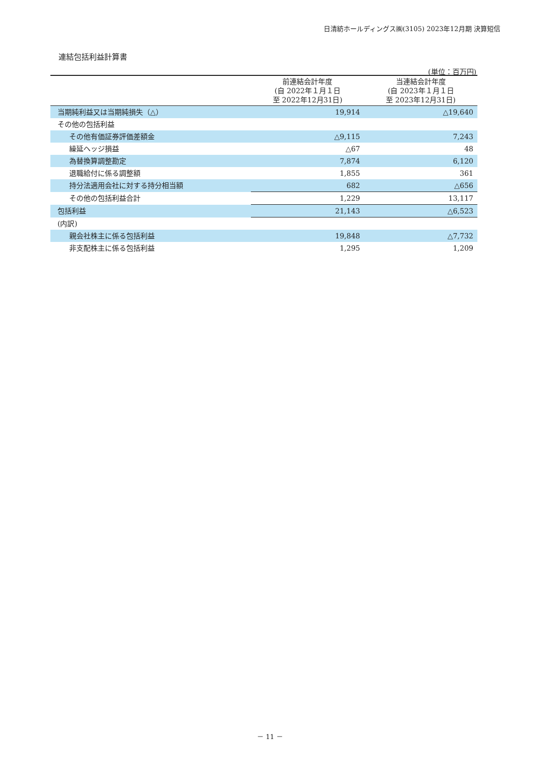日清紡ホールディングス㈱(3105) 2023年12月期 決算短信
連結包括利益計算書
(単位：百万円)
| | 前連結会計年度 (自 2022年１月１日 至 2022年12月31日) | 当連結会計年度 (自 2023年１月１日 至 2023年12月31日) |
| --- | --- | --- |
| 当期純利益又は当期純損失（△） | 19,914 | △19,640 |
| その他の包括利益 | | |
| その他有価証券評価差額金 | △9,115 | 7,243 |
| 繰延ヘッジ損益 | △67 | 48 |
| 為替換算調整勘定 | 7,874 | 6,120 |
| 退職給付に係る調整額 | 1,855 | 361 |
| 持分法適用会社に対する持分相当額 | 682 | △656 |
| その他の包括利益合計 | 1,229 | 13,117 |
| 包括利益 | 21,143 | △6,523 |
| (内訳) | | |
| 親会社株主に係る包括利益 | 19,848 | △7,732 |
| 非支配株主に係る包括利益 | 1,295 | 1,209 |
－ 11 －